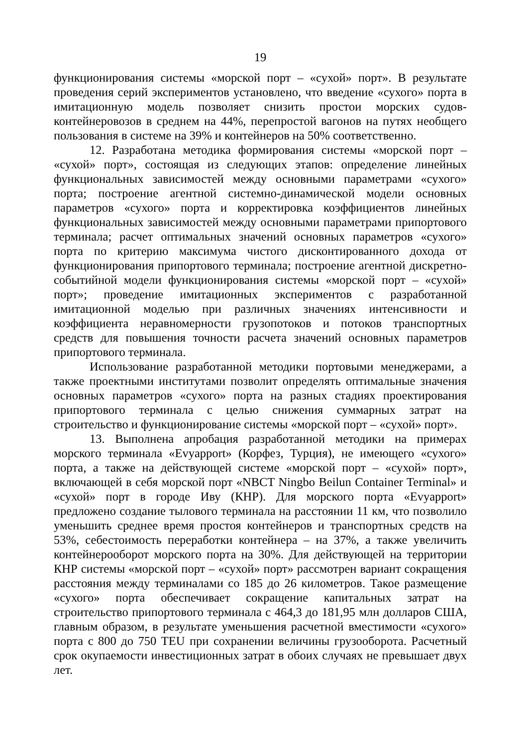19
функционирования системы «морской порт – «сухой» порт». В результате проведения серий экспериментов установлено, что введение «сухого» порта в имитационную модель позволяет снизить простои морских судов-контейнеровозов в среднем на 44%, перепростой вагонов на путях необщего пользования в системе на 39% и контейнеров на 50% соответственно.
12. Разработана методика формирования системы «морской порт – «сухой» порт», состоящая из следующих этапов: определение линейных функциональных зависимостей между основными параметрами «сухого» порта; построение агентной системно-динамической модели основных параметров «сухого» порта и корректировка коэффициентов линейных функциональных зависимостей между основными параметрами припортового терминала; расчет оптимальных значений основных параметров «сухого» порта по критерию максимума чистого дисконтированного дохода от функционирования припортового терминала; построение агентной дискретно-событийной модели функционирования системы «морской порт – «сухой» порт»; проведение имитационных экспериментов с разработанной имитационной моделью при различных значениях интенсивности и коэффициента неравномерности грузопотоков и потоков транспортных средств для повышения точности расчета значений основных параметров припортового терминала.
Использование разработанной методики портовыми менеджерами, а также проектными институтами позволит определять оптимальные значения основных параметров «сухого» порта на разных стадиях проектирования припортового терминала с целью снижения суммарных затрат на строительство и функционирование системы «морской порт – «сухой» порт».
13. Выполнена апробация разработанной методики на примерах морского терминала «Evyapport» (Корфез, Турция), не имеющего «сухого» порта, а также на действующей системе «морской порт – «сухой» порт», включающей в себя морской порт «NBCT Ningbo Beilun Container Terminal» и «сухой» порт в городе Иву (КНР). Для морского порта «Evyapport» предложено создание тылового терминала на расстоянии 11 км, что позволило уменьшить среднее время простоя контейнеров и транспортных средств на 53%, себестоимость переработки контейнера – на 37%, а также увеличить контейнерооборот морского порта на 30%. Для действующей на территории КНР системы «морской порт – «сухой» порт» рассмотрен вариант сокращения расстояния между терминалами со 185 до 26 километров. Такое размещение «сухого» порта обеспечивает сокращение капитальных затрат на строительство припортового терминала с 464,3 до 181,95 млн долларов США, главным образом, в результате уменьшения расчетной вместимости «сухого» порта с 800 до 750 TEU при сохранении величины грузооборота. Расчетный срок окупаемости инвестиционных затрат в обоих случаях не превышает двух лет.